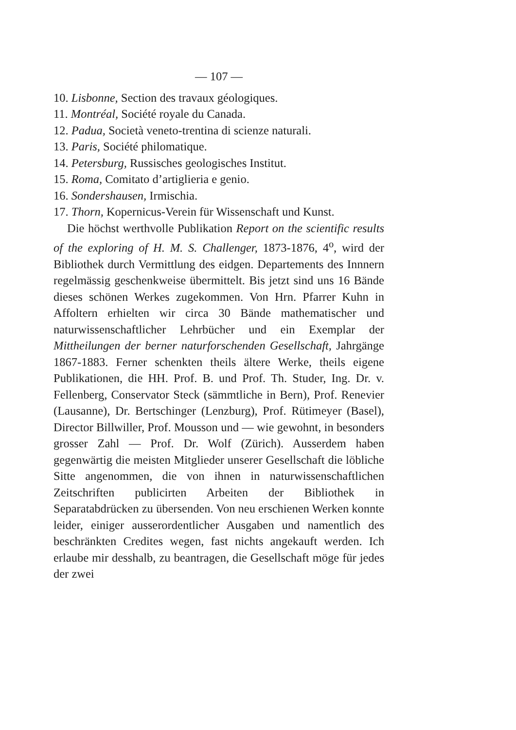— 107 —
10. Lisbonne, Section des travaux géologiques.
11. Montréal, Société royale du Canada.
12. Padua, Società veneto-trentina di scienze naturali.
13. Paris, Société philomatique.
14. Petersburg, Russisches geologisches Institut.
15. Roma, Comitato d’artiglieria e genio.
16. Sondershausen, Irmischia.
17. Thorn, Kopernicus-Verein für Wissenschaft und Kunst.
Die höchst werthvolle Publikation Report on the scientific results of the exploring of H. M. S. Challenger, 1873-1876, 4<sup>o</sup>, wird der Bibliothek durch Vermittlung des eidgen. Departements des Innnern regelmässig geschenkweise übermittelt. Bis jetzt sind uns 16 Bände dieses schönen Werkes zugekommen. Von Hrn. Pfarrer Kuhn in Affoltern erhielten wir circa 30 Bände mathematischer und naturwissenschaftlicher Lehrbücher und ein Exemplar der Mittheilungen der berner naturforschenden Gesellschaft, Jahrgänge 1867-1883. Ferner schenkten theils ältere Werke, theils eigene Publikationen, die HH. Prof. B. und Prof. Th. Studer, Ing. Dr. v. Fellenberg, Conservator Steck (sämmtliche in Bern), Prof. Renevier (Lausanne), Dr. Bertschinger (Lenzburg), Prof. Rütimeyer (Basel), Director Billwiller, Prof. Mousson und — wie gewohnt, in besonders grosser Zahl — Prof. Dr. Wolf (Zürich). Ausserdem haben gegenwärtig die meisten Mitglieder unserer Gesellschaft die löbliche Sitte angenommen, die von ihnen in naturwissenschaftlichen Zeitschriften publicirten Arbeiten der Bibliothek in Separatabdrücken zu übersenden. Von neu erschienen Werken konnte leider, einiger ausserordentlicher Ausgaben und namentlich des beschränkten Credites wegen, fast nichts angekauft werden. Ich erlaube mir desshalb, zu beantragen, die Gesellschaft möge für jedes der zwei